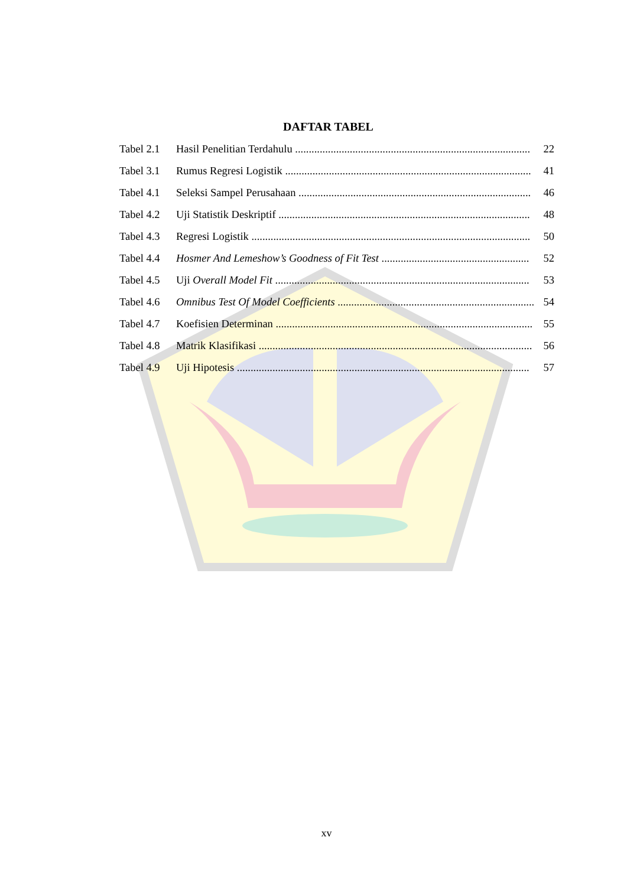DAFTAR TABEL
Tabel 2.1 Hasil Penelitian Terdahulu ...................................................................................... 22
Tabel 3.1 Rumus Regresi Logistik .......................................................................................... 41
Tabel 4.1 Seleksi Sampel Perusahaan ..................................................................................... 46
Tabel 4.2 Uji Statistik Deskriptif ............................................................................................ 48
Tabel 4.3 Regresi Logistik ...................................................................................................... 50
Tabel 4.4 Hosmer And Lemeshow’s Goodness of Fit Test ...................................................... 52
Tabel 4.5 Uji Overall Model Fit ............................................................................................. 53
Tabel 4.6 Omnibus Test Of Model Coefficients ........................................................................ 54
Tabel 4.7 Koefisien Determinan .............................................................................................. 55
Tabel 4.8 Matrik Klasifikasi .................................................................................................... 56
Tabel 4.9 Uji Hipotesis ........................................................................................................... 57
xv